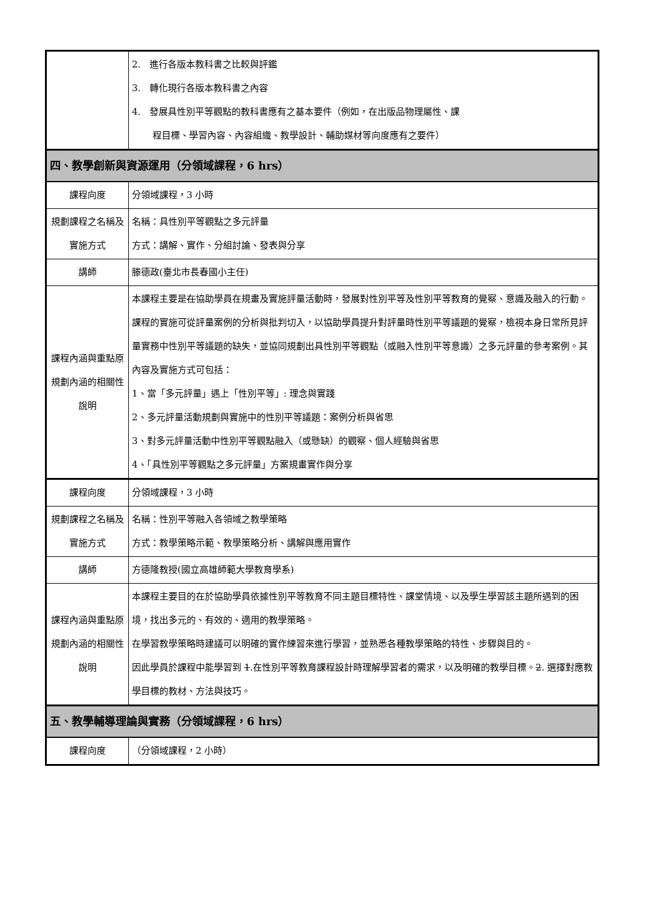| | 2. 進行各版本教科書之比較與評鑑 3. 轉化現行各版本教科書之內容 4. 發展具性別平等觀點的教科書應有之基本要件（例如，在出版品物理屬性、課 程目標、學習內容、內容組織、教學設計、輔助媒材等向度應有之要件） |
| 四、教學創新與資源運用（分領域課程，6 hrs） | |
| 課程向度 | 分領域課程，3 小時 |
| 規劃課程之名稱及實施方式 | 名稱：具性別平等觀點之多元評量 方式：講解、實作、分組討論、發表與分享 |
| 講師 | 滕德政(臺北市長春國小主任) |
| 課程內涵與重點原規劃內涵的相關性說明 | 本課程主要是 在 協助學員在規畫及實施評量活動時，發展對性別平等及性別平等教育的覺察、意識及融入的行動。課程的實施可從評量案例的分析與批判切入，以協助學員提升對評量時性別平等議題的覺察，檢視本身日常所見評量實務中性別平等議題的缺失，並協同規劃出具性別平等觀點（或融入性別平等意識）之多元評量的參考案例。其內容及實施方式可包括： 1、當「多元評量」遇上「性別平等」: 理念與實踐 2、多元評量活動規劃與實施中的性別平等議題：案例分析與省思 3、對多元評量活動中性別平等觀點融入（或懸缺）的觀察、個人經驗與省思 4、「具性別平等觀點之多元評量」方案規畫實作與分享 |
| 課程向度 | 分領域課程，3 小時 |
| 規劃課程之名稱及實施方式 | 名稱：性別平等融入各領域之教學策略 方式：教學策略示範、教學策略分析、講解與應用實作 |
| 講師 | 方德隆教授(國立高雄師範大學教育學系) |
| 課程內涵與重點原規劃內涵的相關性說明 | 本課程主要目的在於協助學員依據性別平等教育不同主題目標特性、課堂情境、以及學生學習該主題所遇到的困境，找出多元的、有效的、適用的教學策略。 在學習教學策略時建議可以明確的實作練習來進行學習，並熟悉各種教學策略的特性、步驟與目的。 因此學員於課程中能學習到 1 .在性別平等教育課程設計時理解學習者的需求，以及明確的教學目標。 2 . 選擇對應教學目標的教材、方法與技巧。 |
| 五、教學輔導理論與實務（分領域課程，6 hrs） | |
| 課程向度 | （分領域課程，2 小時） |